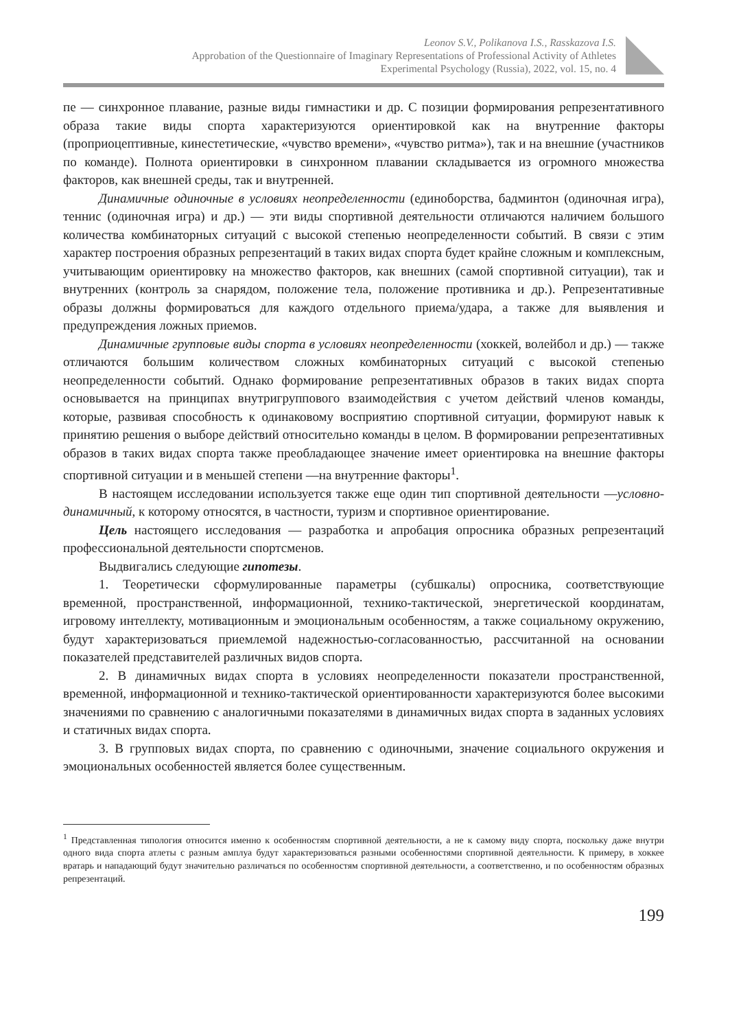Leonov S.V., Polikanova I.S., Rasskazova I.S.
Approbation of the Questionnaire of Imaginary Representations of Professional Activity of Athletes
Experimental Psychology (Russia), 2022, vol. 15, no. 4
пе — синхронное плавание, разные виды гимнастики и др. С позиции формирования репрезентативного образа такие виды спорта характеризуются ориентировкой как на внутренние факторы (проприоцептивные, кинестетические, «чувство времени», «чувство ритма»), так и на внешние (участников по команде). Полнота ориентировки в синхронном плавании складывается из огромного множества факторов, как внешней среды, так и внутренней.
Динамичные одиночные в условиях неопределенности (единоборства, бадминтон (одиночная игра), теннис (одиночная игра) и др.) — эти виды спортивной деятельности отличаются наличием большого количества комбинаторных ситуаций с высокой степенью неопределенности событий. В связи с этим характер построения образных репрезентаций в таких видах спорта будет крайне сложным и комплексным, учитывающим ориентировку на множество факторов, как внешних (самой спортивной ситуации), так и внутренних (контроль за снарядом, положение тела, положение противника и др.). Репрезентативные образы должны формироваться для каждого отдельного приема/удара, а также для выявления и предупреждения ложных приемов.
Динамичные групповые виды спорта в условиях неопределенности (хоккей, волейбол и др.) — также отличаются большим количеством сложных комбинаторных ситуаций с высокой степенью неопределенности событий. Однако формирование репрезентативных образов в таких видах спорта основывается на принципах внутригруппового взаимодействия с учетом действий членов команды, которые, развивая способность к одинаковому восприятию спортивной ситуации, формируют навык к принятию решения о выборе действий относительно команды в целом. В формировании репрезентативных образов в таких видах спорта также преобладающее значение имеет ориентировка на внешние факторы спортивной ситуации и в меньшей степени —на внутренние факторы<sup>1</sup>.
В настоящем исследовании используется также еще один тип спортивной деятельности —условно-динамичный, к которому относятся, в частности, туризм и спортивное ориентирование.
Цель настоящего исследования — разработка и апробация опросника образных репрезентаций профессиональной деятельности спортсменов.
Выдвигались следующие гипотезы.
1. Теоретически сформулированные параметры (субшкалы) опросника, соответствующие временной, пространственной, информационной, технико-тактической, энергетической координатам, игровому интеллекту, мотивационным и эмоциональным особенностям, а также социальному окружению, будут характеризоваться приемлемой надежностью-согласованностью, рассчитанной на основании показателей представителей различных видов спорта.
2. В динамичных видах спорта в условиях неопределенности показатели пространственной, временной, информационной и технико-тактической ориентированности характеризуются более высокими значениями по сравнению с аналогичными показателями в динамичных видах спорта в заданных условиях и статичных видах спорта.
3. В групповых видах спорта, по сравнению с одиночными, значение социального окружения и эмоциональных особенностей является более существенным.
<sup>1</sup> Представленная типология относится именно к особенностям спортивной деятельности, а не к самому виду спорта, поскольку даже внутри одного вида спорта атлеты с разным амплуа будут характеризоваться разными особенностями спортивной деятельности. К примеру, в хоккее вратарь и нападающий будут значительно различаться по особенностям спортивной деятельности, а соответственно, и по особенностям образных репрезентаций.
199